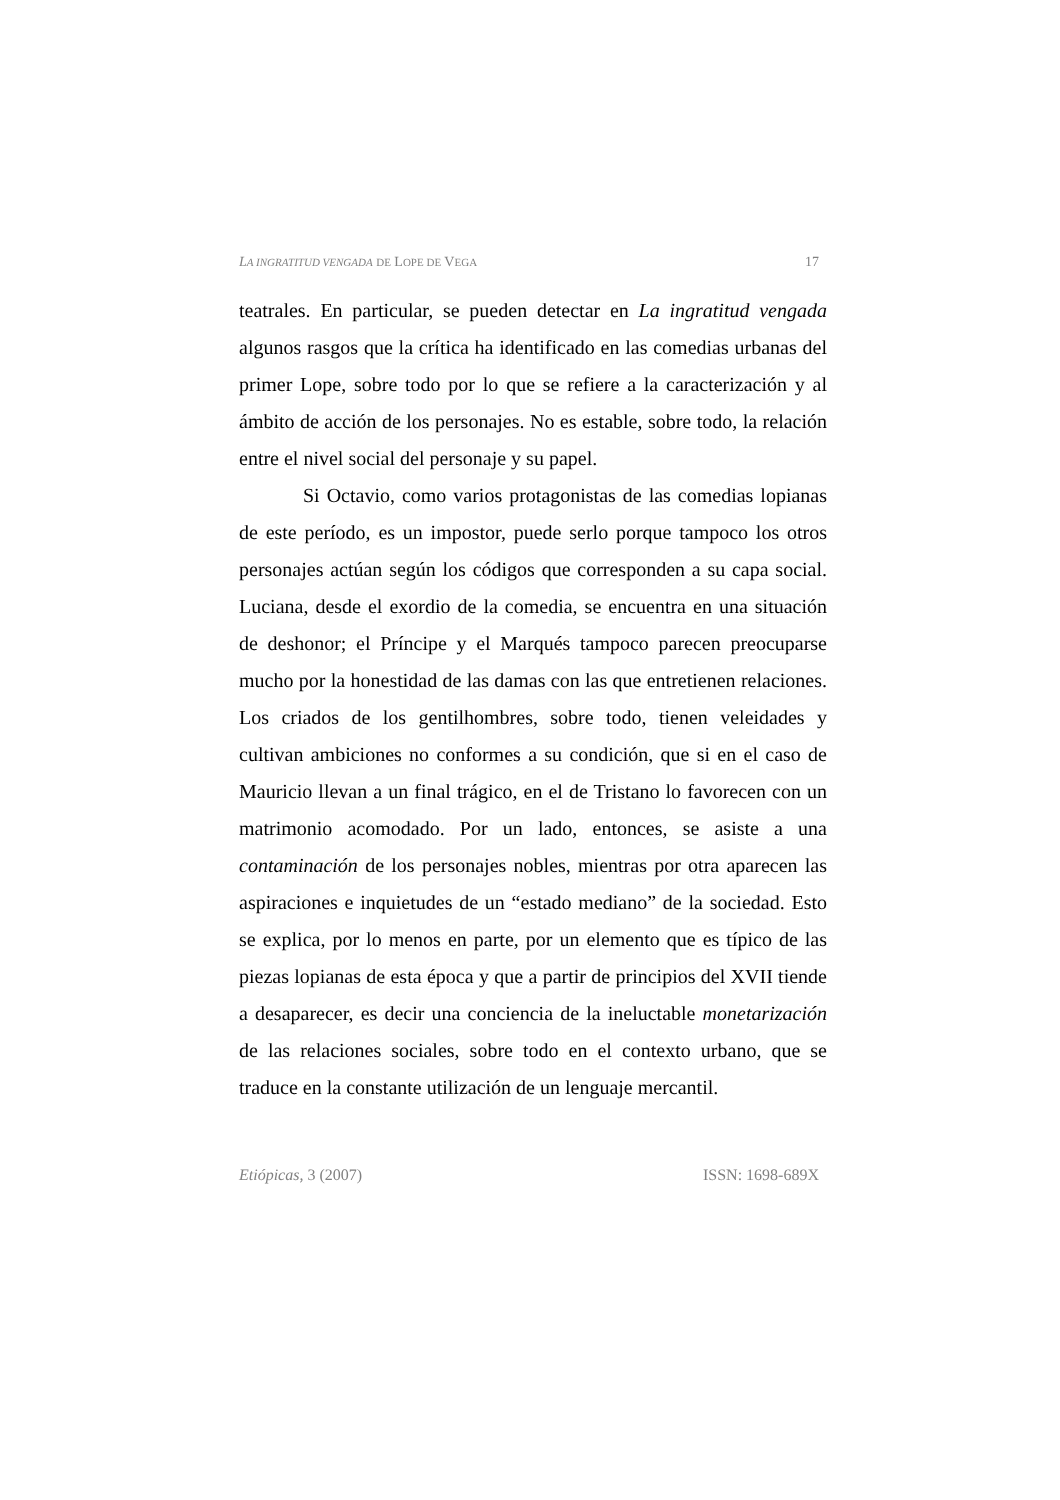LA INGRATITUD VENGADA DE LOPE DE VEGA 17
teatrales. En particular, se pueden detectar en La ingratitud vengada algunos rasgos que la crítica ha identificado en las comedias urbanas del primer Lope, sobre todo por lo que se refiere a la caracterización y al ámbito de acción de los personajes. No es estable, sobre todo, la relación entre el nivel social del personaje y su papel.
Si Octavio, como varios protagonistas de las comedias lopianas de este período, es un impostor, puede serlo porque tampoco los otros personajes actúan según los códigos que corresponden a su capa social. Luciana, desde el exordio de la comedia, se encuentra en una situación de deshonor; el Príncipe y el Marqués tampoco parecen preocuparse mucho por la honestidad de las damas con las que entretienen relaciones. Los criados de los gentilhombres, sobre todo, tienen veleidades y cultivan ambiciones no conformes a su condición, que si en el caso de Mauricio llevan a un final trágico, en el de Tristano lo favorecen con un matrimonio acomodado. Por un lado, entonces, se asiste a una contaminación de los personajes nobles, mientras por otra aparecen las aspiraciones e inquietudes de un “estado mediano” de la sociedad. Esto se explica, por lo menos en parte, por un elemento que es típico de las piezas lopianas de esta época y que a partir de principios del XVII tiende a desaparecer, es decir una conciencia de la ineluctable monetarización de las relaciones sociales, sobre todo en el contexto urbano, que se traduce en la constante utilización de un lenguaje mercantil.
Etiópicas, 3 (2007) ISSN: 1698-689X